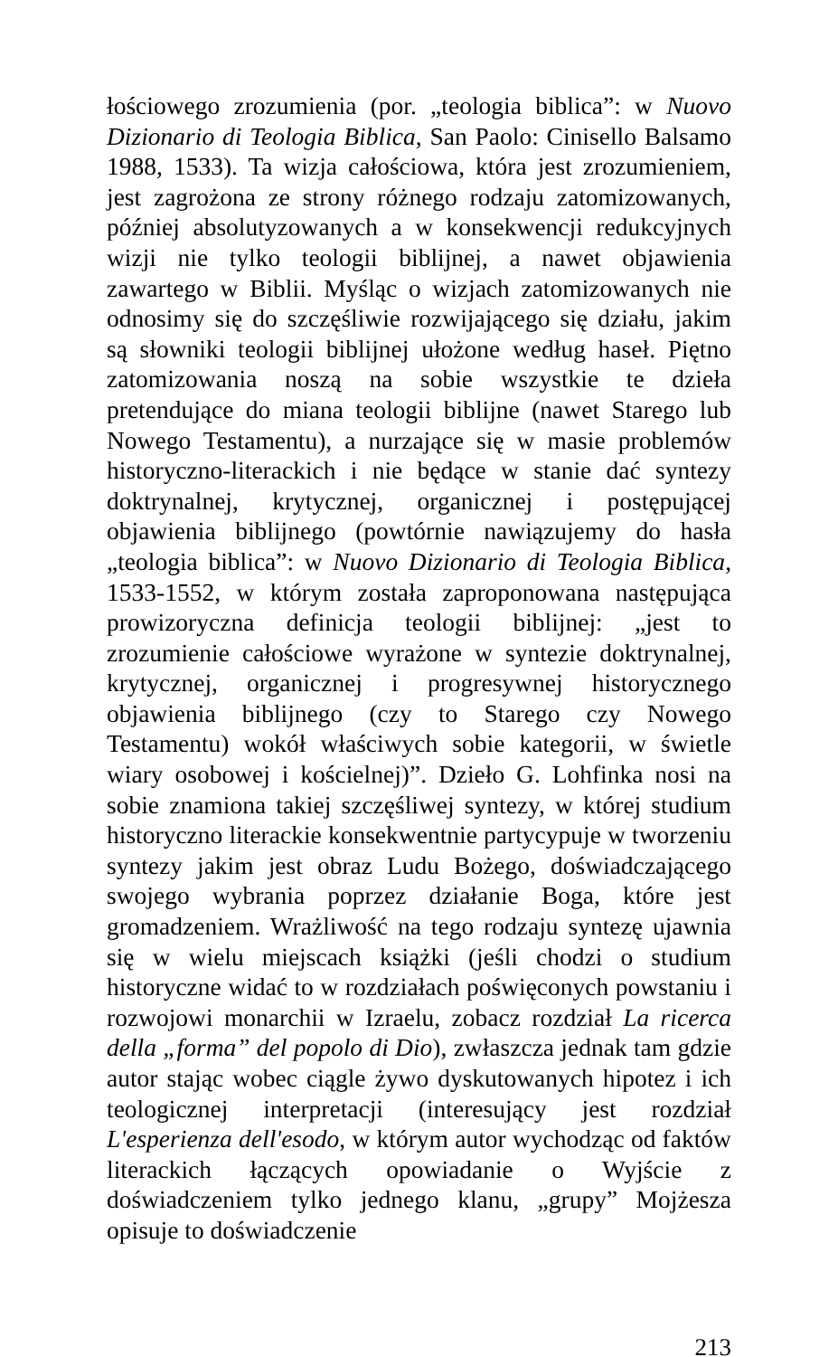łościowego zrozumienia (por. „teologia biblica”: w Nuovo Dizionario di Teologia Biblica, San Paolo: Cinisello Balsamo 1988, 1533). Ta wizja całościowa, która jest zrozumieniem, jest zagrożona ze strony różnego rodzaju zatomizowanych, później absolutyzowanych a w konsekwencji redukcyjnych wizji nie tylko teologii biblijnej, a nawet objawienia zawartego w Biblii. Myśląc o wizjach zatomizowanych nie odnosimy się do szczęśliwie rozwijającego się działu, jakim są słowniki teologii biblijnej ułożone według haseł. Piętno zatomizowania noszą na sobie wszystkie te dzieła pretendujące do miana teologii biblijne (nawet Starego lub Nowego Testamentu), a nurzające się w masie problemów historyczno-literackich i nie będące w stanie dać syntezy doktrynalnej, krytycznej, organicznej i postępującej objawienia biblijnego (powtórnie nawiązujemy do hasła „teologia biblica”: w Nuovo Dizionario di Teologia Biblica, 1533-1552, w którym została zaproponowana następująca prowizoryczna definicja teologii biblijnej: „jest to zrozumienie całościowe wyrażone w syntezie doktrynalnej, krytycznej, organicznej i progresywnej historycznego objawienia biblijnego (czy to Starego czy Nowego Testamentu) wokół właściwych sobie kategorii, w świetle wiary osobowej i kościelnej)”. Dzieło G. Lohfinka nosi na sobie znamiona takiej szczęśliwej syntezy, w której studium historyczno literackie konsekwentnie partycypuje w tworzeniu syntezy jakim jest obraz Ludu Bożego, doświadczającego swojego wybrania poprzez działanie Boga, które jest gromadzeniem. Wrażliwość na tego rodzaju syntezę ujawnia się w wielu miejscach książki (jeśli chodzi o studium historyczne widać to w rozdziałach poświęconych powstaniu i rozwojowi monarchii w Izraelu, zobacz rozdział La ricerca della „forma” del popolo di Dio), zwłaszcza jednak tam gdzie autor stając wobec ciągle żywo dyskutowanych hipotez i ich teologicznej interpretacji (interesujący jest rozdział L'esperienza dell'esodo, w którym autor wychodząc od faktów literackich łączących opowiadanie o Wyjście z doświadczeniem tylko jednego klanu, „grupy” Mojżesza opisuje to doświadczenie
213